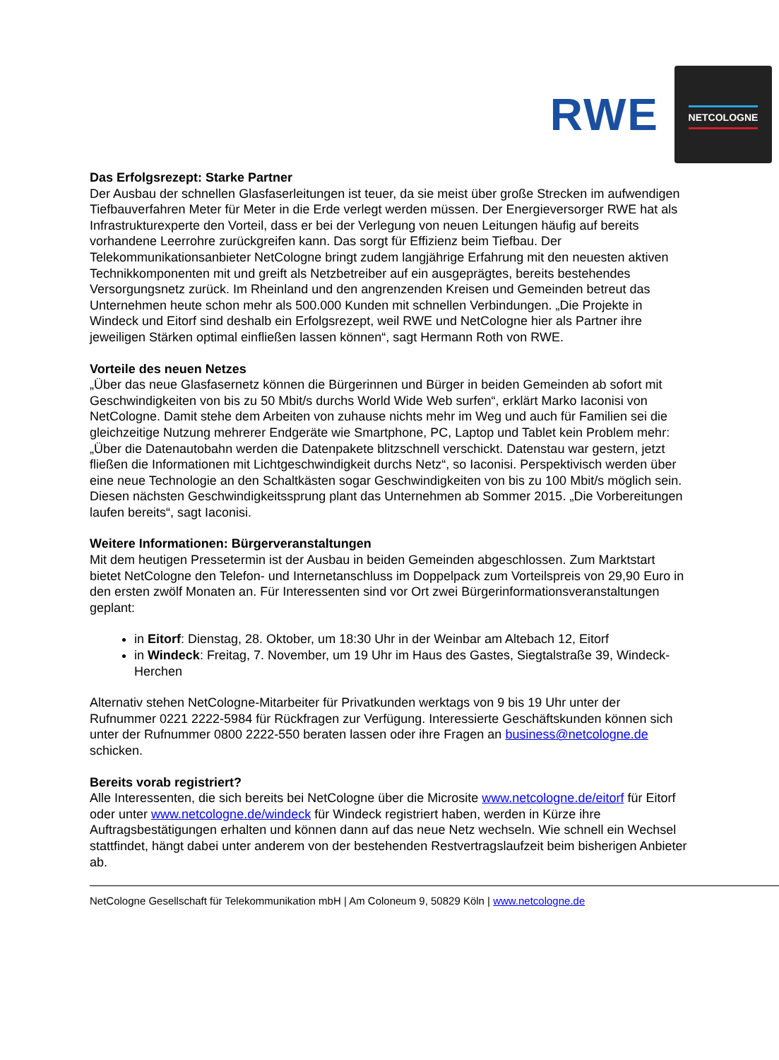RWE
NETCOLOGNE
Das Erfolgsrezept: Starke Partner
Der Ausbau der schnellen Glasfaserleitungen ist teuer, da sie meist über große Strecken im aufwendigen Tiefbauverfahren Meter für Meter in die Erde verlegt werden müssen. Der Energieversorger RWE hat als Infrastrukturexperte den Vorteil, dass er bei der Verlegung von neuen Leitungen häufig auf bereits vorhandene Leerrohre zurückgreifen kann. Das sorgt für Effizienz beim Tiefbau. Der Telekommunikationsanbieter NetCologne bringt zudem langjährige Erfahrung mit den neuesten aktiven Technikkomponenten mit und greift als Netzbetreiber auf ein ausgeprägtes, bereits bestehendes Versorgungsnetz zurück. Im Rheinland und den angrenzenden Kreisen und Gemeinden betreut das Unternehmen heute schon mehr als 500.000 Kunden mit schnellen Verbindungen. „Die Projekte in Windeck und Eitorf sind deshalb ein Erfolgsrezept, weil RWE und NetCologne hier als Partner ihre jeweiligen Stärken optimal einfließen lassen können“, sagt Hermann Roth von RWE.
Vorteile des neuen Netzes
„Über das neue Glasfasernetz können die Bürgerinnen und Bürger in beiden Gemeinden ab sofort mit Geschwindigkeiten von bis zu 50 Mbit/s durchs World Wide Web surfen“, erklärt Marko Iaconisi von NetCologne. Damit stehe dem Arbeiten von zuhause nichts mehr im Weg und auch für Familien sei die gleichzeitige Nutzung mehrerer Endgeräte wie Smartphone, PC, Laptop und Tablet kein Problem mehr: „Über die Datenautobahn werden die Datenpakete blitzschnell verschickt. Datenstau war gestern, jetzt fließen die Informationen mit Lichtgeschwindigkeit durchs Netz“, so Iaconisi. Perspektivisch werden über eine neue Technologie an den Schaltkästen sogar Geschwindigkeiten von bis zu 100 Mbit/s möglich sein. Diesen nächsten Geschwindigkeitssprung plant das Unternehmen ab Sommer 2015. „Die Vorbereitungen laufen bereits“, sagt Iaconisi.
Weitere Informationen: Bürgerveranstaltungen
Mit dem heutigen Pressetermin ist der Ausbau in beiden Gemeinden abgeschlossen. Zum Marktstart bietet NetCologne den Telefon- und Internetanschluss im Doppelpack zum Vorteilspreis von 29,90 Euro in den ersten zwölf Monaten an. Für Interessenten sind vor Ort zwei Bürgerinformationsveranstaltungen geplant:
in Eitorf: Dienstag, 28. Oktober, um 18:30 Uhr in der Weinbar am Altebach 12, Eitorf
in Windeck: Freitag, 7. November, um 19 Uhr im Haus des Gastes, Siegtalstraße 39, Windeck-Herchen
Alternativ stehen NetCologne-Mitarbeiter für Privatkunden werktags von 9 bis 19 Uhr unter der Rufnummer 0221 2222-5984 für Rückfragen zur Verfügung. Interessierte Geschäftskunden können sich unter der Rufnummer 0800 2222-550 beraten lassen oder ihre Fragen an business@netcologne.de schicken.
Bereits vorab registriert?
Alle Interessenten, die sich bereits bei NetCologne über die Microsite www.netcologne.de/eitorf für Eitorf oder unter www.netcologne.de/windeck für Windeck registriert haben, werden in Kürze ihre Auftragsbestätigungen erhalten und können dann auf das neue Netz wechseln. Wie schnell ein Wechsel stattfindet, hängt dabei unter anderem von der bestehenden Restvertragslaufzeit beim bisherigen Anbieter ab.
NetCologne Gesellschaft für Telekommunikation mbH | Am Coloneum 9, 50829 Köln | www.netcologne.de